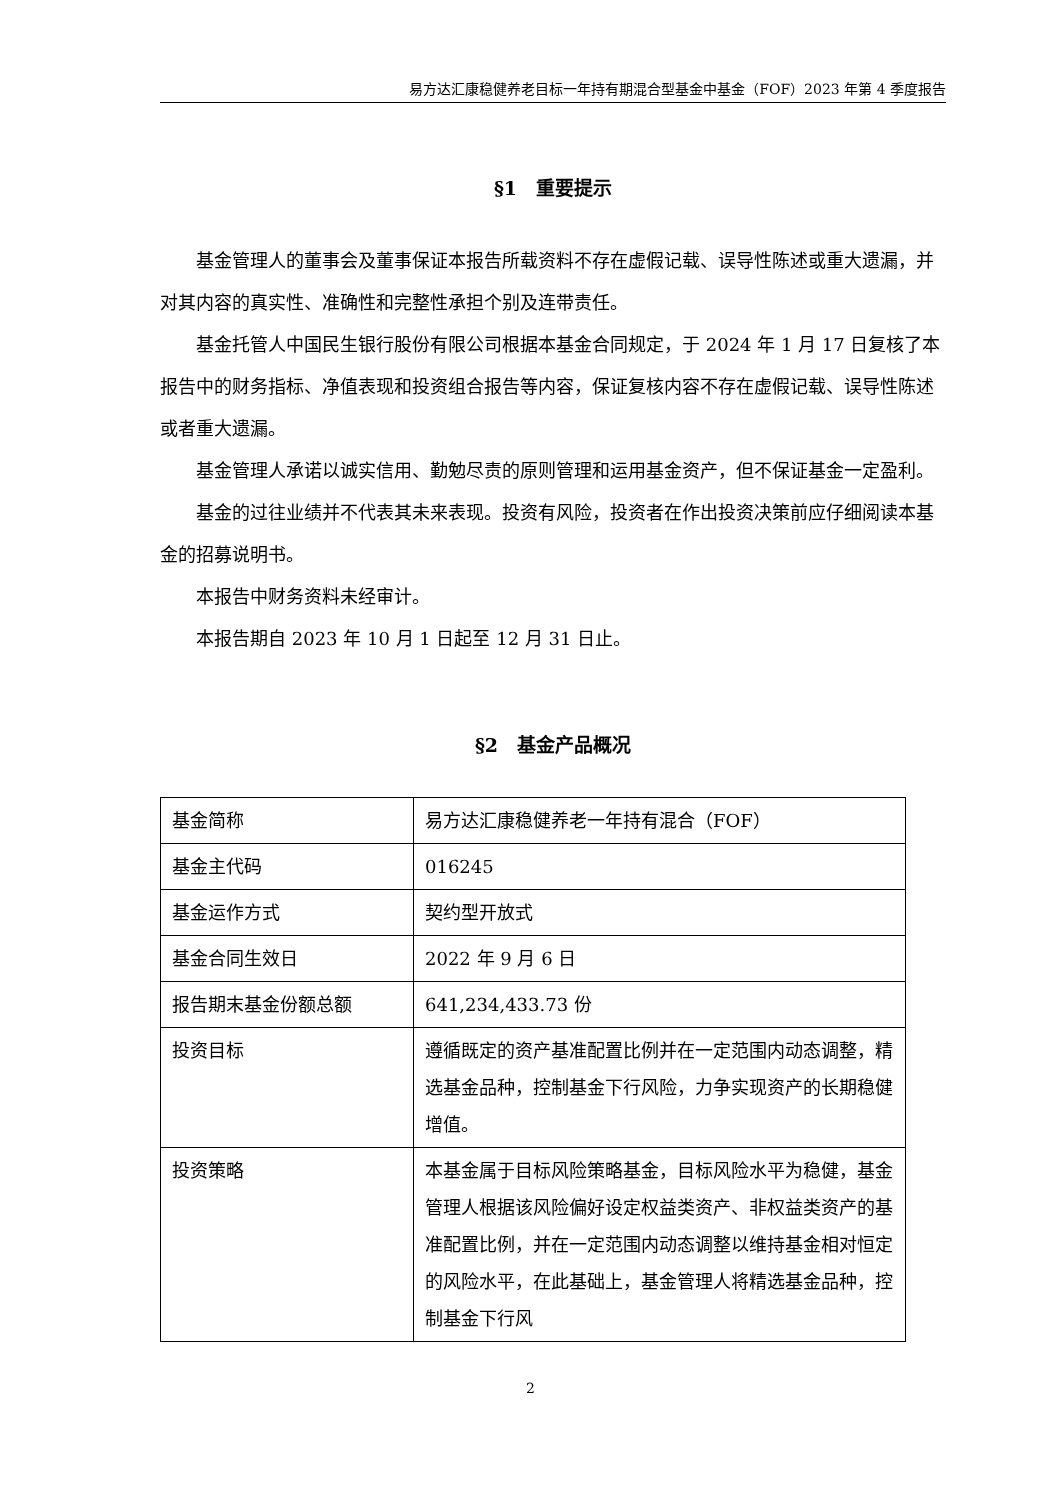易方达汇康稳健养老目标一年持有期混合型基金中基金（FOF）2023 年第 4 季度报告
§1　重要提示
基金管理人的董事会及董事保证本报告所载资料不存在虚假记载、误导性陈述或重大遗漏，并对其内容的真实性、准确性和完整性承担个别及连带责任。
基金托管人中国民生银行股份有限公司根据本基金合同规定，于 2024 年 1 月 17 日复核了本报告中的财务指标、净值表现和投资组合报告等内容，保证复核内容不存在虚假记载、误导性陈述或者重大遗漏。
基金管理人承诺以诚实信用、勤勉尽责的原则管理和运用基金资产，但不保证基金一定盈利。
基金的过往业绩并不代表其未来表现。投资有风险，投资者在作出投资决策前应仔细阅读本基金的招募说明书。
本报告中财务资料未经审计。
本报告期自 2023 年 10 月 1 日起至 12 月 31 日止。
§2　基金产品概况
| 基金简称 | 易方达汇康稳健养老一年持有混合（FOF） |
| 基金主代码 | 016245 |
| 基金运作方式 | 契约型开放式 |
| 基金合同生效日 | 2022 年 9 月 6 日 |
| 报告期末基金份额总额 | 641,234,433.73 份 |
| 投资目标 | 遵循既定的资产基准配置比例并在一定范围内动态调整，精选基金品种，控制基金下行风险，力争实现资产的长期稳健增值。 |
| 投资策略 | 本基金属于目标风险策略基金，目标风险水平为稳健，基金管理人根据该风险偏好设定权益类资产、非权益类资产的基准配置比例，并在一定范围内动态调整以维持基金相对恒定的风险水平，在此基础上，基金管理人将精选基金品种，控制基金下行风 |
2